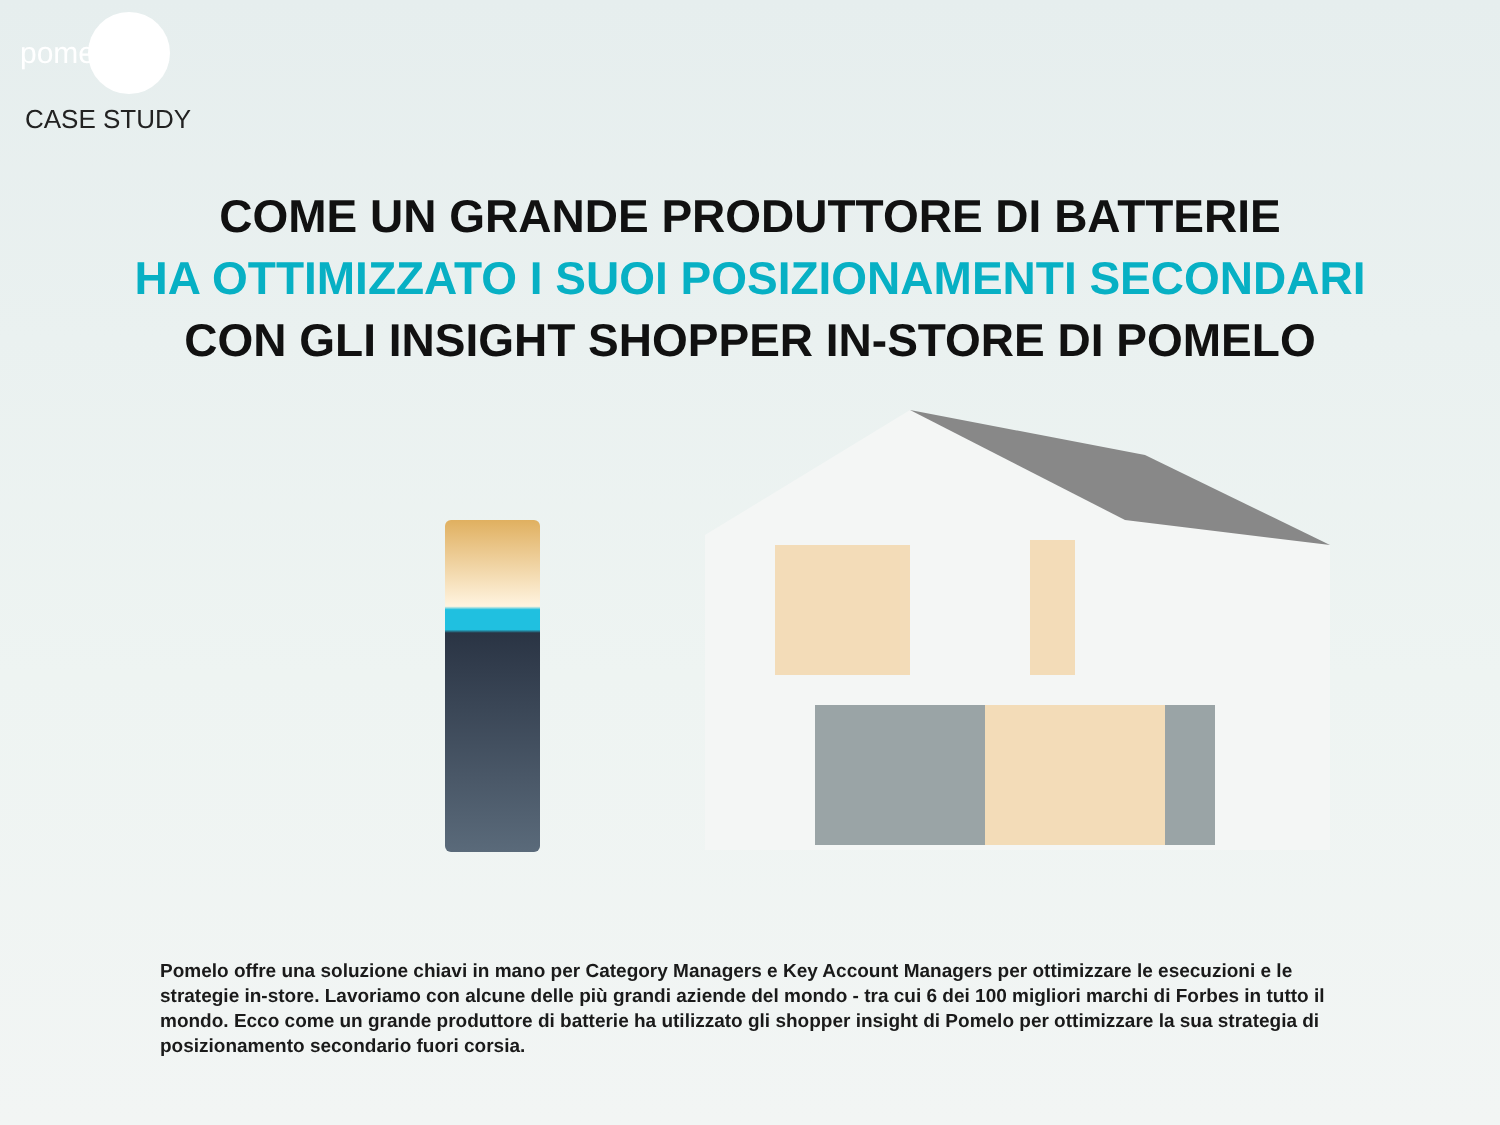pomelo
CASE STUDY
COME UN GRANDE PRODUTTORE DI BATTERIE
HA OTTIMIZZATO I SUOI POSIZIONAMENTI SECONDARI
CON GLI INSIGHT SHOPPER IN-STORE DI POMELO
Pomelo offre una soluzione chiavi in mano per Category Managers e Key Account Managers per ottimizzare le esecuzioni e le strategie in-store. Lavoriamo con alcune delle più grandi aziende del mondo - tra cui 6 dei 100 migliori marchi di Forbes in tutto il mondo. Ecco come un grande produttore di batterie ha utilizzato gli shopper insight di Pomelo per ottimizzare la sua strategia di posizionamento secondario fuori corsia.